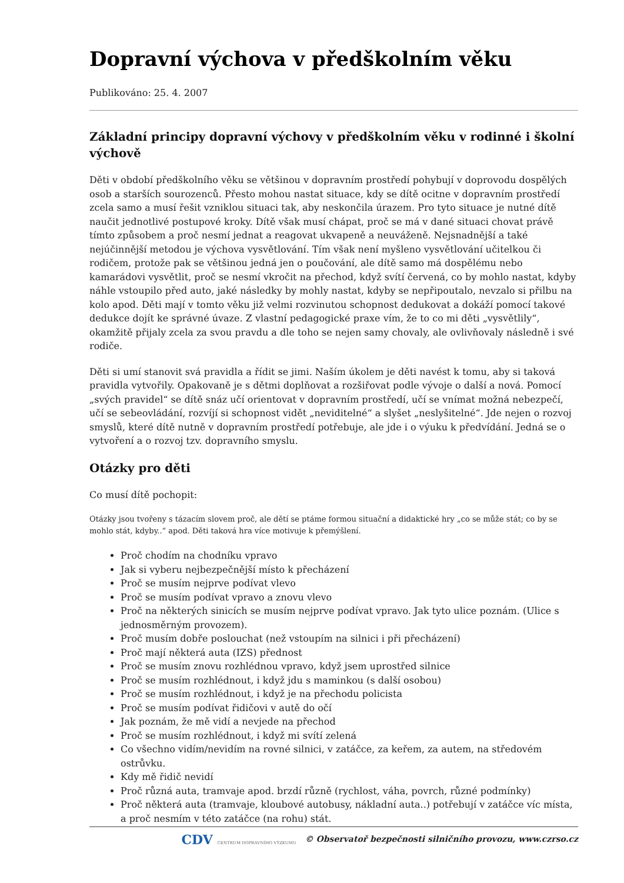Dopravní výchova v předškolním věku
Publikováno: 25. 4. 2007
Základní principy dopravní výchovy v předškolním věku v rodinné i školní výchově
Děti v období předškolního věku se většinou v dopravním prostředí pohybují v doprovodu dospělých osob a starších sourozenců. Přesto mohou nastat situace, kdy se dítě ocitne v dopravním prostředí zcela samo a musí řešit vzniklou situaci tak, aby neskončila úrazem. Pro tyto situace je nutné dítě naučit jednotlivé postupové kroky. Dítě však musí chápat, proč se má v dané situaci chovat právě tímto způsobem a proč nesmí jednat a reagovat ukvapeně a neuváženě. Nejsnadnější a také nejúčinnější metodou je výchova vysvětlování. Tím však není myšleno vysvětlování učitelkou či rodičem, protože pak se většinou jedná jen o poučování, ale dítě samo má dospělému nebo kamarádovi vysvětlit, proč se nesmí vkročit na přechod, když svítí červená, co by mohlo nastat, kdyby náhle vstoupilo před auto, jaké následky by mohly nastat, kdyby se nepřipoutalo, nevzalo si přilbu na kolo apod. Děti mají v tomto věku již velmi rozvinutou schopnost dedukovat a dokáží pomocí takové dedukce dojít ke správné úvaze. Z vlastní pedagogické praxe vím, že to co mi děti „vysvětlily“, okamžitě přijaly zcela za svou pravdu a dle toho se nejen samy chovaly, ale ovlivňovaly následně i své rodiče.
Děti si umí stanovit svá pravidla a řídit se jimi. Naším úkolem je děti navést k tomu, aby si taková pravidla vytvořily. Opakovaně je s dětmi doplňovat a rozšiřovat podle vývoje o další a nová. Pomocí „svých pravidel“ se dítě snáz učí orientovat v dopravním prostředí, učí se vnímat možná nebezpečí, učí se sebeovládání, rozvíjí si schopnost vidět „neviditelné“ a slyšet „neslyšitelné“. Jde nejen o rozvoj smyslů, které dítě nutně v dopravním prostředí potřebuje, ale jde i o výuku k předvídání. Jedná se o vytvoření a o rozvoj tzv. dopravního smyslu.
Otázky pro děti
Co musí dítě pochopit:
Otázky jsou tvořeny s tázacím slovem proč, ale dětí se ptáme formou situační a didaktické hry „co se může stát; co by se mohlo stát, kdyby..“ apod. Děti taková hra více motivuje k přemýšlení.
Proč chodím na chodníku vpravo
Jak si vyberu nejbezpečnější místo k přecházení
Proč se musím nejprve podívat vlevo
Proč se musím podívat vpravo a znovu vlevo
Proč na některých sinicích se musím nejprve podívat vpravo. Jak tyto ulice poznám. (Ulice s jednosměrným provozem).
Proč musím dobře poslouchat (než vstoupím na silnici i při přecházení)
Proč mají některá auta (IZS) přednost
Proč se musím znovu rozhlédnou vpravo, když jsem uprostřed silnice
Proč se musím rozhlédnout, i když jdu s maminkou (s další osobou)
Proč se musím rozhlédnout, i když je na přechodu policista
Proč se musím podívat řidičovi v autě do očí
Jak poznám, že mě vidí a nevjede na přechod
Proč se musím rozhlédnout, i když mi svítí zelená
Co všechno vidím/nevidím na rovné silnici, v zatáčce, za keřem, za autem, na středovém ostrůvku.
Kdy mě řidič nevidí
Proč různá auta, tramvaje apod. brzdí různě (rychlost, váha, povrch, různé podmínky)
Proč některá auta (tramvaje, kloubové autobusy, nákladní auta..) potřebují v zatáčce víc místa, a proč nesmím v této zatáčce (na rohu) stát.
CDV CENTRUM DOPRAVNÍHO VÝZKUMU © Observatoř bezpečnosti silničního provozu, www.czrso.cz